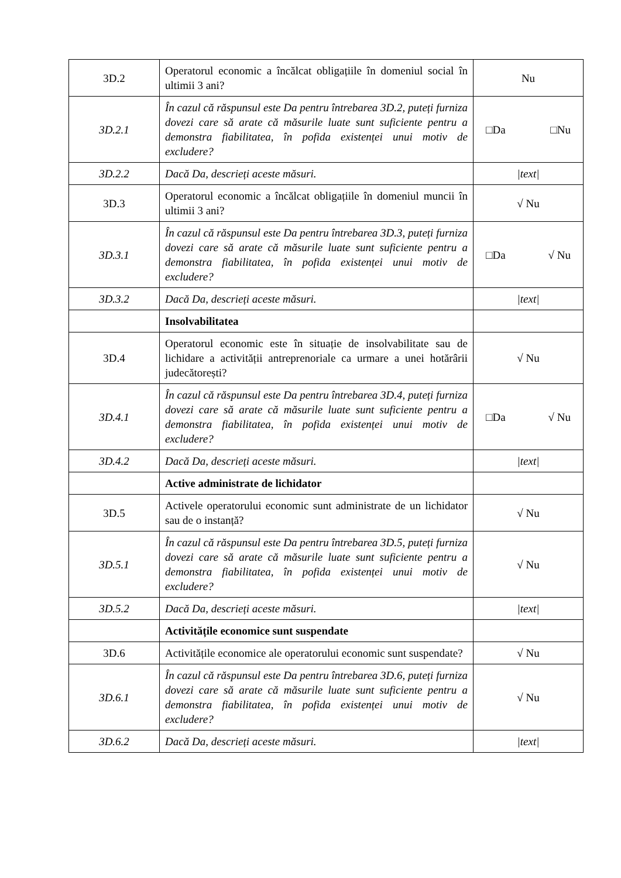| 3D.2 | Operatorul economic a încălcat obligațiile în domeniul social în ultimii 3 ani? | Nu |
| 3D.2.1 | În cazul că răspunsul este Da pentru întrebarea 3D.2, puteți furniza dovezi care să arate că măsurile luate sunt suficiente pentru a demonstra fiabilitatea, în pofida existenței unui motiv de excludere? | □Da □Nu |
| 3D.2.2 | Dacă Da, descrieți aceste măsuri. | /text/ |
| 3D.3 | Operatorul economic a încălcat obligațiile în domeniul muncii în ultimii 3 ani? | √ Nu |
| 3D.3.1 | În cazul că răspunsul este Da pentru întrebarea 3D.3, puteți furniza dovezi care să arate că măsurile luate sunt suficiente pentru a demonstra fiabilitatea, în pofida existenței unui motiv de excludere? | □Da √ Nu |
| 3D.3.2 | Dacă Da, descrieți aceste măsuri. | /text/ |
| | Insolvabilitatea | |
| 3D.4 | Operatorul economic este în situație de insolvabilitate sau de lichidare a activității antreprenoriale ca urmare a unei hotărârii judecătorești? | √ Nu |
| 3D.4.1 | În cazul că răspunsul este Da pentru întrebarea 3D.4, puteți furniza dovezi care să arate că măsurile luate sunt suficiente pentru a demonstra fiabilitatea, în pofida existenței unui motiv de excludere? | □Da √ Nu |
| 3D.4.2 | Dacă Da, descrieți aceste măsuri. | /text/ |
| | Active administrate de lichidator | |
| 3D.5 | Activele operatorului economic sunt administrate de un lichidator sau de o instanță? | √ Nu |
| 3D.5.1 | În cazul că răspunsul este Da pentru întrebarea 3D.5, puteți furniza dovezi care să arate că măsurile luate sunt suficiente pentru a demonstra fiabilitatea, în pofida existenței unui motiv de excludere? | √ Nu |
| 3D.5.2 | Dacă Da, descrieți aceste măsuri. | /text/ |
| | Activitățile economice sunt suspendate | |
| 3D.6 | Activitățile economice ale operatorului economic sunt suspendate? | √ Nu |
| 3D.6.1 | În cazul că răspunsul este Da pentru întrebarea 3D.6, puteți furniza dovezi care să arate că măsurile luate sunt suficiente pentru a demonstra fiabilitatea, în pofida existenței unui motiv de excludere? | √ Nu |
| 3D.6.2 | Dacă Da, descrieți aceste măsuri. | /text/ |